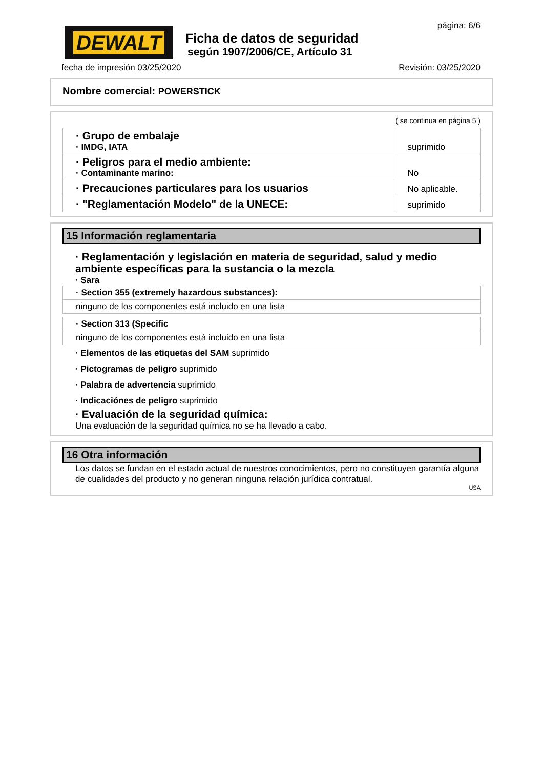DEWALT
Ficha de datos de seguridad
según 1907/2006/CE, Artículo 31
página: 6/6
fecha de impresión 03/25/2020 Revisión: 03/25/2020
Nombre comercial: POWERSTICK
( se continua en página 5 )
| · Grupo de embalaje · IMDG, IATA | suprimido |
| · Peligros para el medio ambiente: · Contaminante marino: | No |
| · Precauciones particulares para los usuarios | No aplicable. |
| · "Reglamentación Modelo" de la UNECE: | suprimido |
15 Información reglamentaria
· Reglamentación y legislación en materia de seguridad, salud y medio ambiente específicas para la sustancia o la mezcla
· Sara
| · Section 355 (extremely hazardous substances): |
| ninguno de los componentes está incluido en una lista |
| · Section 313 (Specific |
| ninguno de los componentes está incluido en una lista |
· Elementos de las etiquetas del SAM suprimido
· Pictogramas de peligro suprimido
· Palabra de advertencia suprimido
· Indicaciónes de peligro suprimido
· Evaluación de la seguridad química:
Una evaluación de la seguridad química no se ha llevado a cabo.
16 Otra información
Los datos se fundan en el estado actual de nuestros conocimientos, pero no constituyen garantía alguna de cualidades del producto y no generan ninguna relación jurídica contratual.
USA